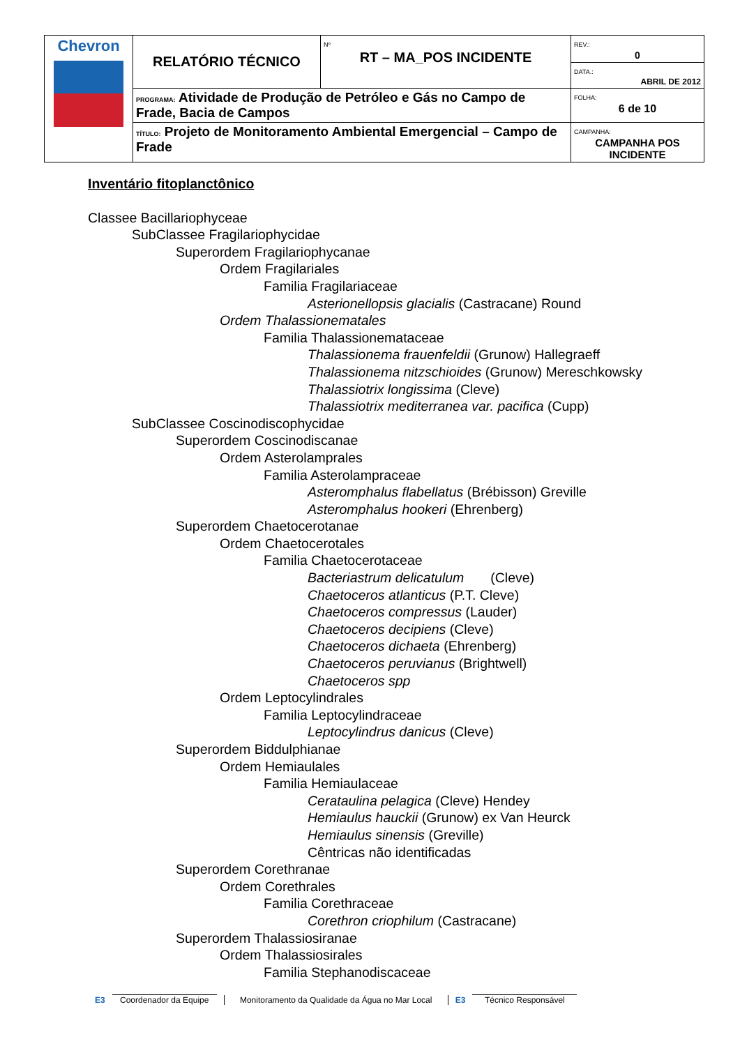| Chevron | RELATÓRIO TÉCNICO | Nº RT – MA_POS INCIDENTE | REV.: 0 |
| | | | DATA.: ABRIL DE 2012 |
| | PROGRAMA: Atividade de Produção de Petróleo e Gás no Campo de Frade, Bacia de Campos | | FOLHA: 6 de 10 |
| | TÍTULO: Projeto de Monitoramento Ambiental Emergencial – Campo de Frade | | CAMPANHA: CAMPANHA POS INCIDENTE |
Inventário fitoplanctônico
Classee Bacillariophyceae
SubClassee Fragilariophycidae
Superordem Fragilariophycanae
Ordem Fragilariales
Familia Fragilariaceae
Asterionellopsis glacialis (Castracane) Round
Ordem Thalassionematales
Familia Thalassionemataceae
Thalassionema frauenfeldii (Grunow) Hallegraeff
Thalassionema nitzschioides (Grunow) Mereschkowsky
Thalassiotrix longissima (Cleve)
Thalassiotrix mediterranea var. pacifica (Cupp)
SubClassee Coscinodiscophycidae
Superordem Coscinodiscanae
Ordem Asterolamprales
Familia Asterolampraceae
Asteromphalus flabellatus (Brébisson) Greville
Asteromphalus hookeri (Ehrenberg)
Superordem Chaetocerotanae
Ordem Chaetocerotales
Familia Chaetocerotaceae
Bacteriastrum delicatulum (Cleve)
Chaetoceros atlanticus (P.T. Cleve)
Chaetoceros compressus (Lauder)
Chaetoceros decipiens (Cleve)
Chaetoceros dichaeta (Ehrenberg)
Chaetoceros peruvianus (Brightwell)
Chaetoceros spp
Ordem Leptocylindrales
Familia Leptocylindraceae
Leptocylindrus danicus (Cleve)
Superordem Biddulphianae
Ordem Hemiaulales
Familia Hemiaulaceae
Cerataulina pelagica (Cleve) Hendey
Hemiaulus hauckii (Grunow) ex Van Heurck
Hemiaulus sinensis (Greville)
Cêntricas não identificadas
Superordem Corethranae
Ordem Corethrales
Familia Corethraceae
Corethron criophilum (Castracane)
Superordem Thalassiosiranae
Ordem Thalassiosirales
Familia Stephanodiscaceae
E3
Coordenador da Equipe
Monitoramento da Qualidade da Água no Mar Local
E3
Técnico Responsável